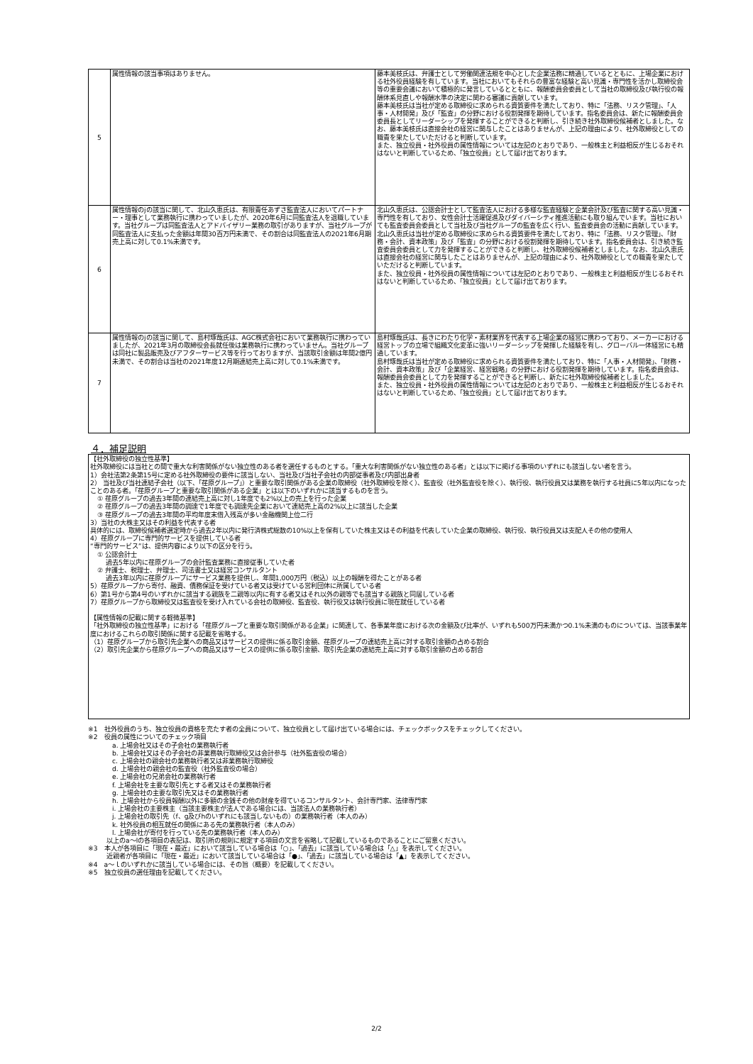| 5 | 属性情報の該当事項はありません。 | 藤本美枝氏は、弁護士として労働関連法規を中心とした企業法務に精通しているとともに、上場企業における社外役員経験を有しています。当社においてもそれらの豊富な経験と高い見識・専門性を活かし取締役会等の重要会議において積極的に発言しているとともに、報酬委員会委員として当社の取締役及び執行役の報酬体系見直しや報酬水準の決定に関わる審議に貢献しています。 藤本美枝氏は当社が定める取締役に求められる資質要件を満たしており、特に「法務、リスク管理」、「人事・人材開発」及び「監査」の分野における役割発揮を期待しています。指名委員会は、新たに報酬委員会委員長としてリーダーシップを発揮することができると判断し、引き続き社外取締役候補者としました。なお、藤本美枝氏は直接会社の経営に関与したことはありませんが、上記の理由により、社外取締役としての職責を果たしていただけると判断しています。 また、独立役員・社外役員の属性情報については左記のとおりであり、一般株主と利益相反が生じるおそれはないと判断しているため、「独立役員」として届け出ております。 |
| 6 | 属性情報のjの該当に関して、北山久恵氏は、有限責任あずさ監査法人においてパートナー・理事として業務執行に携わっていましたが、2020年6月に同監査法人を退職しています。当社グループは同監査法人とアドバイザリー業務の取引がありますが、当社グループが同監査法人に支払った金額は年間30百万円未満で、その割合は同監査法人の2021年6月期売上高に対して0.1%未満です。 | 北山久恵氏は、公認会計士として監査法人における多様な監査経験と企業会計及び監査に関する高い見識・専門性を有しており、女性会計士活躍促進及びダイバーシティ推進活動にも取り組んでいます。当社においても監査委員会委員として当社及び当社グループの監査を広く行い、監査委員会の活動に貢献しています。 北山久恵氏は当社が定める取締役に求められる資質要件を満たしており、特に「法務、リスク管理」、「財務・会計、資本政策」及び「監査」の分野における役割発揮を期待しています。指名委員会は、引き続き監査委員会委員として力を発揮することができると判断し、社外取締役候補者としました。なお、北山久恵氏は直接会社の経営に関与したことはありませんが、上記の理由により、社外取締役としての職責を果たしていただけると判断しています。 また、独立役員・社外役員の属性情報については左記のとおりであり、一般株主と利益相反が生じるおそれはないと判断しているため、「独立役員」として届け出ております。 |
| 7 | 属性情報のjの該当に関して、島村琢哉氏は、AGC株式会社において業務執行に携わっていましたが、2021年3月の取締役会長就任後は業務執行に携わっていません。当社グループは同社に製品販売及びアフターサービス等を行っておりますが、当該取引金額は年間2億円未満で、その割合は当社の2021年度12月期連結売上高に対して0.1%未満です。 | 島村琢哉氏は、長きにわたり化学・素材業界を代表する上場企業の経営に携わっており、メーカーにおける経営トップの立場で組織文化変革に強いリーダーシップを発揮した経験を有し、グローバル一体経営にも精通しています。 島村琢哉氏は当社が定める取締役に求められる資質要件を満たしており、特に「人事・人材開発」、「財務・会計、資本政策」及び「企業経営、経営戦略」の分野における役割発揮を期待しています。指名委員会は、報酬委員会委員として力を発揮することができると判断し、新たに社外取締役候補者としました。 また、独立役員・社外役員の属性情報については左記のとおりであり、一般株主と利益相反が生じるおそれはないと判断しているため、「独立役員」として届け出ております。 |
４．補足説明
【社外取締役の独立性基準】
社外取締役には当社との間で重大な利害関係がない独立性のある者を選任するものとする。「重大な利害関係がない独立性のある者」とは以下に掲げる事項のいずれにも該当しない者を言う。
1）会社法第2条第15号に定める社外取締役の要件に該当しない、当社及び当社子会社の内部従事者及び内部出身者
2） 当社及び当社連結子会社（以下、「荏原グループ」）と重要な取引関係がある企業の取締役（社外取締役を除く）、監査役（社外監査役を除く）、執行役、執行役員又は業務を執行する社員に5年以内になったことのある者。「荏原グループと重要な取引関係がある企業」とは以下のいずれかに該当するものを言う。
① 荏原グループの過去3年間の連結売上高に対し1年度でも2%以上の売上を行った企業
② 荏原グループの過去3年間の調達で1年度でも調達先企業において連結売上高の2%以上に該当した企業
③ 荏原グループの過去3年間の平均年度末借入残高が多い金融機関上位二行
3）当社の大株主又はその利益を代表する者
具体的には、取締役候補者選定時から過去2年以内に発行済株式総数の10%以上を保有していた株主又はその利益を代表していた企業の取締役、執行役、執行役員又は支配人その他の使用人
4）荏原グループに専門的サービスを提供している者
“専門的サービス”は、提供内容により以下の区分を行う。
① 公認会計士
過去5年以内に荏原グループの会計監査業務に直接従事していた者
② 弁護士、税理士、弁理士、司法書士又は経営コンサルタント
過去3年以内に荏原グループにサービス業務を提供し、年間1,000万円（税込）以上の報酬を得たことがある者
5）荏原グループから寄付、融資、債務保証を受けている者又は受けている営利団体に所属している者
6）第1号から第4号のいずれかに該当する親族を二親等以内に有する者又はそれ以外の親等でも該当する親族と同居している者
7）荏原グループから取締役又は監査役を受け入れている会社の取締役、監査役、執行役又は執行役員に現在就任している者
【属性情報の記載に関する軽微基準】
「社外取締役の独立性基準」における「荏原グループと重要な取引関係がある企業」に関連して、各事業年度における次の金額及び比率が、いずれも500万円未満かつ0.1%未満のものについては、当該事業年度におけるこれらの取引関係に関する記載を省略する。
（1）荏原グループから取引先企業への商品又はサービスの提供に係る取引金額、荏原グループの連結売上高に対する取引金額の占める割合
（2）取引先企業から荏原グループへの商品又はサービスの提供に係る取引金額、取引先企業の連結売上高に対する取引金額の占める割合
※1　社外役員のうち、独立役員の資格を充たす者の全員について、独立役員として届け出ている場合には、チェックボックスをチェックしてください。
※2　役員の属性についてのチェック項目
a. 上場会社又はその子会社の業務執行者
b. 上場会社又はその子会社の非業務執行取締役又は会計参与（社外監査役の場合）
c. 上場会社の親会社の業務執行者又は非業務執行取締役
d. 上場会社の親会社の監査役（社外監査役の場合）
e. 上場会社の兄弟会社の業務執行者
f. 上場会社を主要な取引先とする者又はその業務執行者
g. 上場会社の主要な取引先又はその業務執行者
h. 上場会社から役員報酬以外に多額の金銭その他の財産を得ているコンサルタント、会計専門家、法律専門家
i. 上場会社の主要株主（当該主要株主が法人である場合には、当該法人の業務執行者）
j. 上場会社の取引先（f、g及びhのいずれにも該当しないもの）の業務執行者（本人のみ）
k. 社外役員の相互就任の関係にある先の業務執行者（本人のみ）
l. 上場会社が寄付を行っている先の業務執行者（本人のみ）
以上のa～lの各項目の表記は、取引所の規則に規定する項目の文言を省略して記載しているものであることにご留意ください。
※3　本人が各項目に「現在・最近」において該当している場合は「○」、「過去」に該当している場合は「△」を表示してください。
近親者が各項目に「現在・最近」において該当している場合は「●」、「過去」に該当している場合は「▲」を表示してください。
※4　a～ｌのいずれかに該当している場合には、その旨（概要）を記載してください。
※5　独立役員の選任理由を記載してください。
2/2